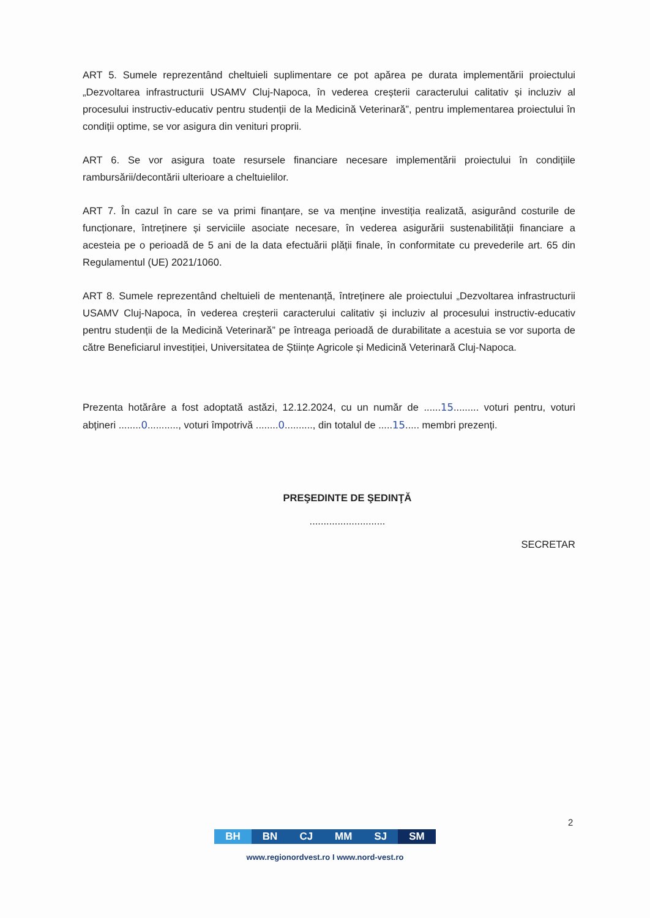ART 5. Sumele reprezentând cheltuieli suplimentare ce pot apărea pe durata implementării proiectului „Dezvoltarea infrastructurii USAMV Cluj-Napoca, în vederea creșterii caracterului calitativ și incluziv al procesului instructiv-educativ pentru studenții de la Medicină Veterinară”, pentru implementarea proiectului în condiții optime, se vor asigura din venituri proprii.
ART 6. Se vor asigura toate resursele financiare necesare implementării proiectului în condițiile rambursării/decontării ulterioare a cheltuielilor.
ART 7. În cazul în care se va primi finanțare, se va menține investiția realizată, asigurând costurile de funcționare, întreținere și serviciile asociate necesare, în vederea asigurării sustenabilității financiare a acesteia pe o perioadă de 5 ani de la data efectuării plății finale, în conformitate cu prevederile art. 65 din Regulamentul (UE) 2021/1060.
ART 8. Sumele reprezentând cheltuieli de mentenanță, întreținere ale proiectului „Dezvoltarea infrastructurii USAMV Cluj-Napoca, în vederea creșterii caracterului calitativ și incluziv al procesului instructiv-educativ pentru studenții de la Medicină Veterinară” pe întreaga perioadă de durabilitate a acestuia se vor suporta de către Beneficiarul investiției, Universitatea de Științe Agricole și Medicină Veterinară Cluj-Napoca.
Prezenta hotărâre a fost adoptată astăzi, 12.12.2024, cu un număr de ......15......... voturi pentru, voturi abțineri ........0..........., voturi împotrivă ........0.........., din totalul de .....15..... membri prezenți.
PREŞEDINTE DE ŞEDINŢĂ
...........................
SECRETAR
2
BH BN CJ MM SJ SM
www.regionordvest.ro I www.nord-vest.ro